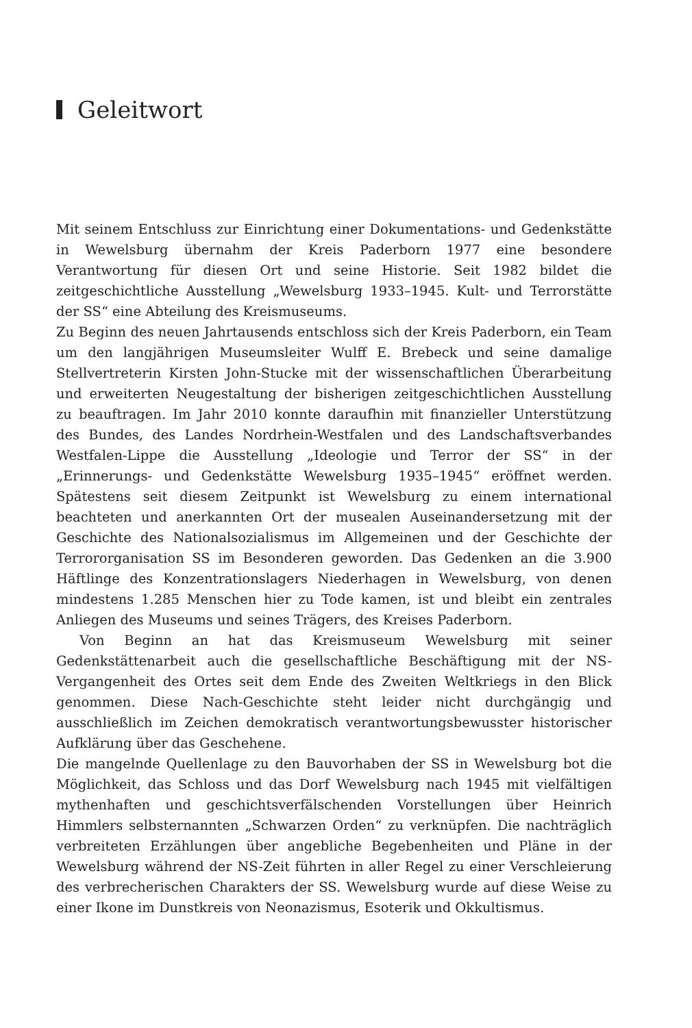Geleitwort
Mit seinem Entschluss zur Einrichtung einer Dokumentations- und Gedenkstätte in Wewelsburg übernahm der Kreis Paderborn 1977 eine besondere Verantwortung für diesen Ort und seine Historie. Seit 1982 bildet die zeitgeschichtliche Ausstellung „Wewelsburg 1933–1945. Kult- und Terrorstätte der SS“ eine Abteilung des Kreismuseums.
Zu Beginn des neuen Jahrtausends entschloss sich der Kreis Paderborn, ein Team um den langjährigen Museumsleiter Wulff E. Brebeck und seine damalige Stellvertreterin Kirsten John-Stucke mit der wissenschaftlichen Überarbeitung und erweiterten Neugestaltung der bisherigen zeitgeschichtlichen Ausstellung zu beauftragen. Im Jahr 2010 konnte daraufhin mit finanzieller Unterstützung des Bundes, des Landes Nordrhein-Westfalen und des Landschaftsverbandes Westfalen-Lippe die Ausstellung „Ideologie und Terror der SS“ in der „Erinnerungs- und Gedenkstätte Wewelsburg 1935–1945“ eröffnet werden. Spätestens seit diesem Zeitpunkt ist Wewelsburg zu einem international beachteten und anerkannten Ort der musealen Auseinandersetzung mit der Geschichte des Nationalsozialismus im Allgemeinen und der Geschichte der Terrororganisation SS im Besonderen geworden. Das Gedenken an die 3.900 Häftlinge des Konzentrationslagers Niederhagen in Wewelsburg, von denen mindestens 1.285 Menschen hier zu Tode kamen, ist und bleibt ein zentrales Anliegen des Museums und seines Trägers, des Kreises Paderborn.
Von Beginn an hat das Kreismuseum Wewelsburg mit seiner Gedenkstättenarbeit auch die gesellschaftliche Beschäftigung mit der NS-Vergangenheit des Ortes seit dem Ende des Zweiten Weltkriegs in den Blick genommen. Diese Nach-Geschichte steht leider nicht durchgängig und ausschließlich im Zeichen demokratisch verantwortungsbewusster historischer Aufklärung über das Geschehene.
Die mangelnde Quellenlage zu den Bauvorhaben der SS in Wewelsburg bot die Möglichkeit, das Schloss und das Dorf Wewelsburg nach 1945 mit vielfältigen mythenhaften und geschichtsverfälschenden Vorstellungen über Heinrich Himmlers selbsternannten „Schwarzen Orden“ zu verknüpfen. Die nachträglich verbreiteten Erzählungen über angebliche Begebenheiten und Pläne in der Wewelsburg während der NS-Zeit führten in aller Regel zu einer Verschleierung des verbrecherischen Charakters der SS. Wewelsburg wurde auf diese Weise zu einer Ikone im Dunstkreis von Neonazismus, Esoterik und Okkultismus.